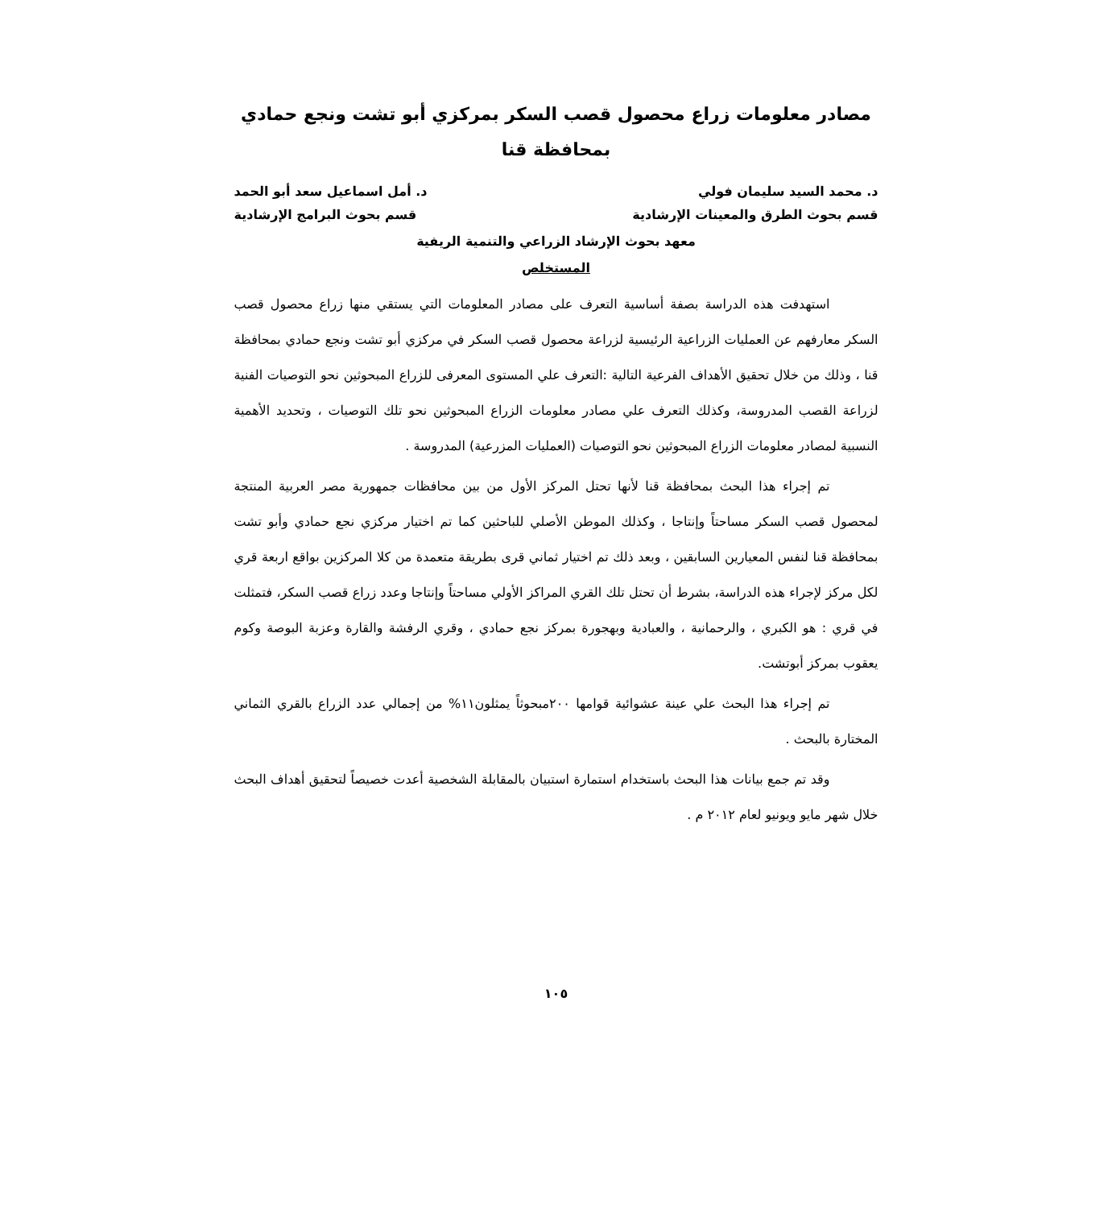مصادر معلومات زراع محصول قصب السكر بمركزي أبو تشت ونجع حمادي بمحافظة قنا
د. محمد السيد سليمان فولي د. أمل اسماعيل سعد أبو الحمد
قسم بحوث الطرق والمعينات الإرشادية قسم بحوث البرامج الإرشادية
معهد بحوث الإرشاد الزراعي والتنمية الريفية
المستخلص
استهدفت هذه الدراسة بصفة أساسية التعرف على مصادر المعلومات التي يستقي منها زراع محصول قصب السكر معارفهم عن العمليات الزراعية الرئيسية لزراعة محصول قصب السكر في مركزي أبو تشت ونجع حمادي بمحافظة قنا ، وذلك من خلال تحقيق الأهداف الفرعية التالية :التعرف علي المستوى المعرفى للزراع المبحوثين نحو التوصيات الفنية لزراعة القصب المدروسة، وكذلك التعرف علي مصادر معلومات الزراع المبحوثين نحو تلك التوصيات ، وتحديد الأهمية النسبية لمصادر معلومات الزراع المبحوثين نحو التوصيات (العمليات المزرعية) المدروسة .
تم إجراء هذا البحث بمحافظة قنا لأنها تحتل المركز الأول من بين محافظات جمهورية مصر العربية المنتجة لمحصول قصب السكر مساحتاً وإنتاجا ، وكذلك الموطن الأصلي للباحثين كما تم اختيار مركزي نجع حمادي وأبو تشت بمحافظة قنا لنفس المعيارين السابقين ، وبعد ذلك تم اختيار ثماني قرى بطريقة متعمدة من كلا المركزين بواقع اربعة قري لكل مركز لإجراء هذه الدراسة، بشرط أن تحتل تلك القري المراكز الأولي مساحتاً وإنتاجا وعدد زراع قصب السكر، فتمثلت في قري : هو الكبري ، والرحمانية ، والعبادية وبهجورة بمركز نجع حمادي ، وقري الرفشة والقارة وعزبة البوصة وكوم يعقوب بمركز أبوتشت.
تم إجراء هذا البحث علي عينة عشوائية قوامها ٢٠٠مبحوثاً يمثلون١١% من إجمالي عدد الزراع بالقري الثماني المختارة بالبحث .
وقد تم جمع بيانات هذا البحث باستخدام استمارة استبيان بالمقابلة الشخصية أعدت خصيصاً لتحقيق أهداف البحث خلال شهر مايو ويونيو لعام ٢٠١٢ م .
١٠٥